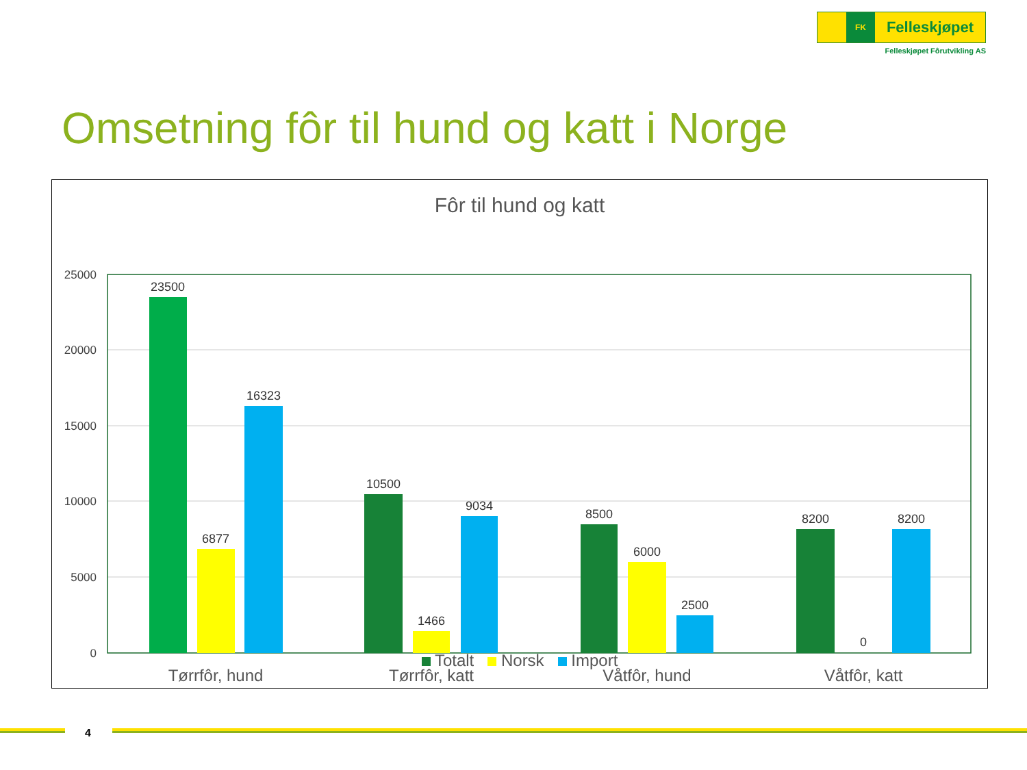FK
Felleskjøpet
Felleskjøpet Fôrutvikling AS
Omsetning fôr til hund og katt i Norge
Fôr til hund og katt
25000
20000
15000
10000
5000
0
23500
6877
16323
10500
1466
9034
8500
6000
2500
8200
0
8200
Tørrfôr, hund
Tørrfôr, katt
Våtfôr, hund
Våtfôr, katt
Totalt Norsk Import
4